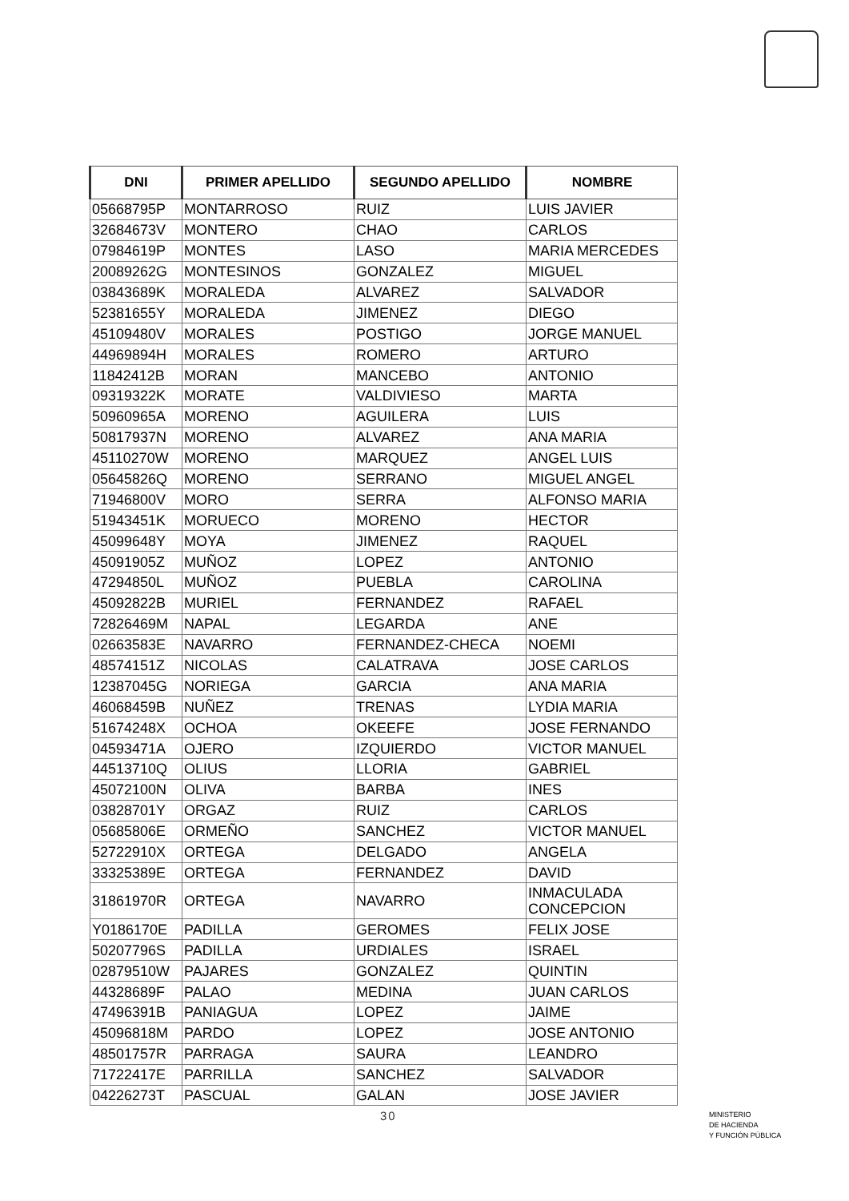| DNI | PRIMER APELLIDO | SEGUNDO APELLIDO | NOMBRE |
| --- | --- | --- | --- |
| 05668795P | MONTARROSO | RUIZ | LUIS JAVIER |
| 32684673V | MONTERO | CHAO | CARLOS |
| 07984619P | MONTES | LASO | MARIA MERCEDES |
| 20089262G | MONTESINOS | GONZALEZ | MIGUEL |
| 03843689K | MORALEDA | ALVAREZ | SALVADOR |
| 52381655Y | MORALEDA | JIMENEZ | DIEGO |
| 45109480V | MORALES | POSTIGO | JORGE MANUEL |
| 44969894H | MORALES | ROMERO | ARTURO |
| 11842412B | MORAN | MANCEBO | ANTONIO |
| 09319322K | MORATE | VALDIVIESO | MARTA |
| 50960965A | MORENO | AGUILERA | LUIS |
| 50817937N | MORENO | ALVAREZ | ANA MARIA |
| 45110270W | MORENO | MARQUEZ | ANGEL LUIS |
| 05645826Q | MORENO | SERRANO | MIGUEL ANGEL |
| 71946800V | MORO | SERRA | ALFONSO MARIA |
| 51943451K | MORUECO | MORENO | HECTOR |
| 45099648Y | MOYA | JIMENEZ | RAQUEL |
| 45091905Z | MUÑOZ | LOPEZ | ANTONIO |
| 47294850L | MUÑOZ | PUEBLA | CAROLINA |
| 45092822B | MURIEL | FERNANDEZ | RAFAEL |
| 72826469M | NAPAL | LEGARDA | ANE |
| 02663583E | NAVARRO | FERNANDEZ-CHECA | NOEMI |
| 48574151Z | NICOLAS | CALATRAVA | JOSE CARLOS |
| 12387045G | NORIEGA | GARCIA | ANA MARIA |
| 46068459B | NUÑEZ | TRENAS | LYDIA MARIA |
| 51674248X | OCHOA | OKEEFE | JOSE FERNANDO |
| 04593471A | OJERO | IZQUIERDO | VICTOR MANUEL |
| 44513710Q | OLIUS | LLORIA | GABRIEL |
| 45072100N | OLIVA | BARBA | INES |
| 03828701Y | ORGAZ | RUIZ | CARLOS |
| 05685806E | ORMEÑO | SANCHEZ | VICTOR MANUEL |
| 52722910X | ORTEGA | DELGADO | ANGELA |
| 33325389E | ORTEGA | FERNANDEZ | DAVID |
| 31861970R | ORTEGA | NAVARRO | INMACULADA CONCEPCION |
| Y0186170E | PADILLA | GEROMES | FELIX JOSE |
| 50207796S | PADILLA | URDIALES | ISRAEL |
| 02879510W | PAJARES | GONZALEZ | QUINTIN |
| 44328689F | PALAO | MEDINA | JUAN CARLOS |
| 47496391B | PANIAGUA | LOPEZ | JAIME |
| 45096818M | PARDO | LOPEZ | JOSE ANTONIO |
| 48501757R | PARRAGA | SAURA | LEANDRO |
| 71722417E | PARRILLA | SANCHEZ | SALVADOR |
| 04226273T | PASCUAL | GALAN | JOSE JAVIER |
30
MINISTERIO
DE HACIENDA
Y FUNCIÓN PÚBLICA